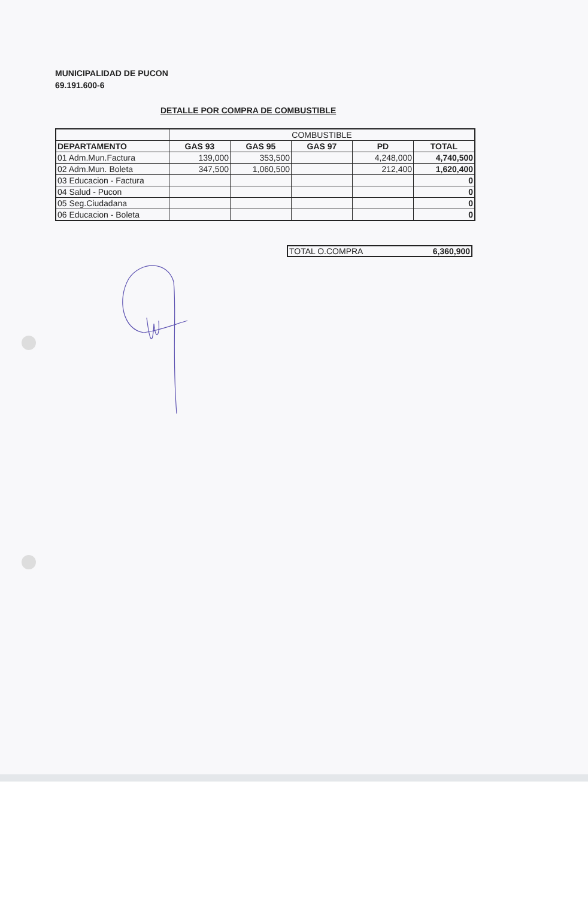MUNICIPALIDAD DE PUCON
69.191.600-6
DETALLE POR COMPRA DE COMBUSTIBLE
| | COMBUSTIBLE | | | | |
| DEPARTAMENTO | GAS 93 | GAS 95 | GAS 97 | PD | TOTAL |
| 01 Adm.Mun.Factura | 139,000 | 353,500 | | 4,248,000 | 4,740,500 |
| 02 Adm.Mun. Boleta | 347,500 | 1,060,500 | | 212,400 | 1,620,400 |
| 03 Educacion - Factura | | | | | 0 |
| 04 Salud - Pucon | | | | | 0 |
| 05 Seg.Ciudadana | | | | | 0 |
| 06 Educacion - Boleta | | | | | 0 |
TOTAL O.COMPRA 6,360,900